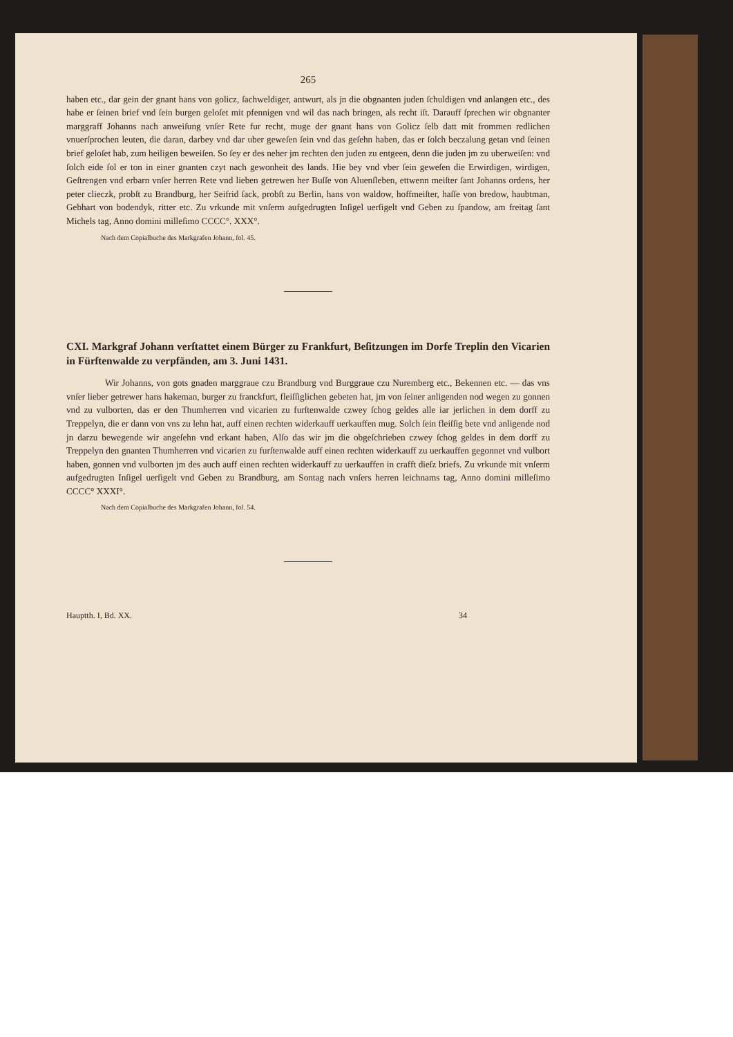265
haben etc., dar gein der gnant hans von golicz, ſachweldiger, antwurt, als jn die obgnanten juden ſchuldigen vnd anlangen etc., des habe er ſeinen brief vnd ſein burgen geloſet mit pfennigen vnd wil das nach bringen, als recht iſt. Darauff ſprechen wir obgnanter marggraff Johanns nach anweiſung vnſer Rete fur recht, muge der gnant hans von Golicz ſelb datt mit frommen redlichen vnuerſprochen leuten, die daran, darbey vnd dar uber geweſen ſein vnd das geſehn haben, das er ſolch beczalung getan vnd ſeinen brief geloſet hab, zum heiligen beweiſen. So ſey er des neher jm rechten den juden zu entgeen, denn die juden jm zu uberweiſen: vnd ſolch eide ſol er ton in einer gnanten czyt nach gewonheit des lands. Hie bey vnd vber ſein geweſen die Erwirdigen, wirdigen, Geſtrengen vnd erbarn vnſer herren Rete vnd lieben getrewen her Buſſe von Aluenſleben, ettwenn meiſter ſant Johanns ordens, her peter clieczk, probſt zu Brandburg, her Seifrid ſack, probſt zu Berlin, hans von waldow, hoffmeiſter, haſſe von bredow, haubtman, Gebhart von bodendyk, ritter etc. Zu vrkunde mit vnſerm aufgedrugten Inſigel uerſigelt vnd Geben zu ſpandow, am freitag ſant Michels tag, Anno domini milleſimo CCCC°. XXX°.
Nach dem Copialbuche des Markgrafen Johann, fol. 45.
CXI. Markgraf Johann verſtattet einem Bürger zu Frankfurt, Beſitzungen im Dorfe Treplin den Vicarien in Fürſtenwalde zu verpfänden, am 3. Juni 1431.
Wir Johanns, von gots gnaden marggraue czu Brandburg vnd Burggraue czu Nuremberg etc., Bekennen etc. — das vns vnſer lieber getrewer hans hakeman, burger zu franckfurt, fleiſſiglichen gebeten hat, jm von ſeiner anligenden nod wegen zu gonnen vnd zu vulborten, das er den Thumherren vnd vicarien zu furſtenwalde czwey ſchog geldes alle iar jerlichen in dem dorff zu Treppelyn, die er dann von vns zu lehn hat, auff einen rechten widerkauff uerkauffen mug. Solch ſein fleiſſig bete vnd anligende nod jn darzu bewegende wir angeſehn vnd erkant haben, Alſo das wir jm die obgeſchrieben czwey ſchog geldes in dem dorff zu Treppelyn den gnanten Thumherren vnd vicarien zu furſtenwalde auff einen rechten widerkauff zu uerkauffen gegonnet vnd vulbort haben, gonnen vnd vulborten jm des auch auff einen rechten widerkauff zu uerkauffen in crafft dieſz briefs. Zu vrkunde mit vnſerm aufgedrugten Inſigel uerſigelt vnd Geben zu Brandburg, am Sontag nach vnſers herren leichnams tag, Anno domini milleſimo CCCC° XXXI°.
Nach dem Copialbuche des Markgrafen Johann, fol. 54.
Hauptth. I, Bd. XX. 34